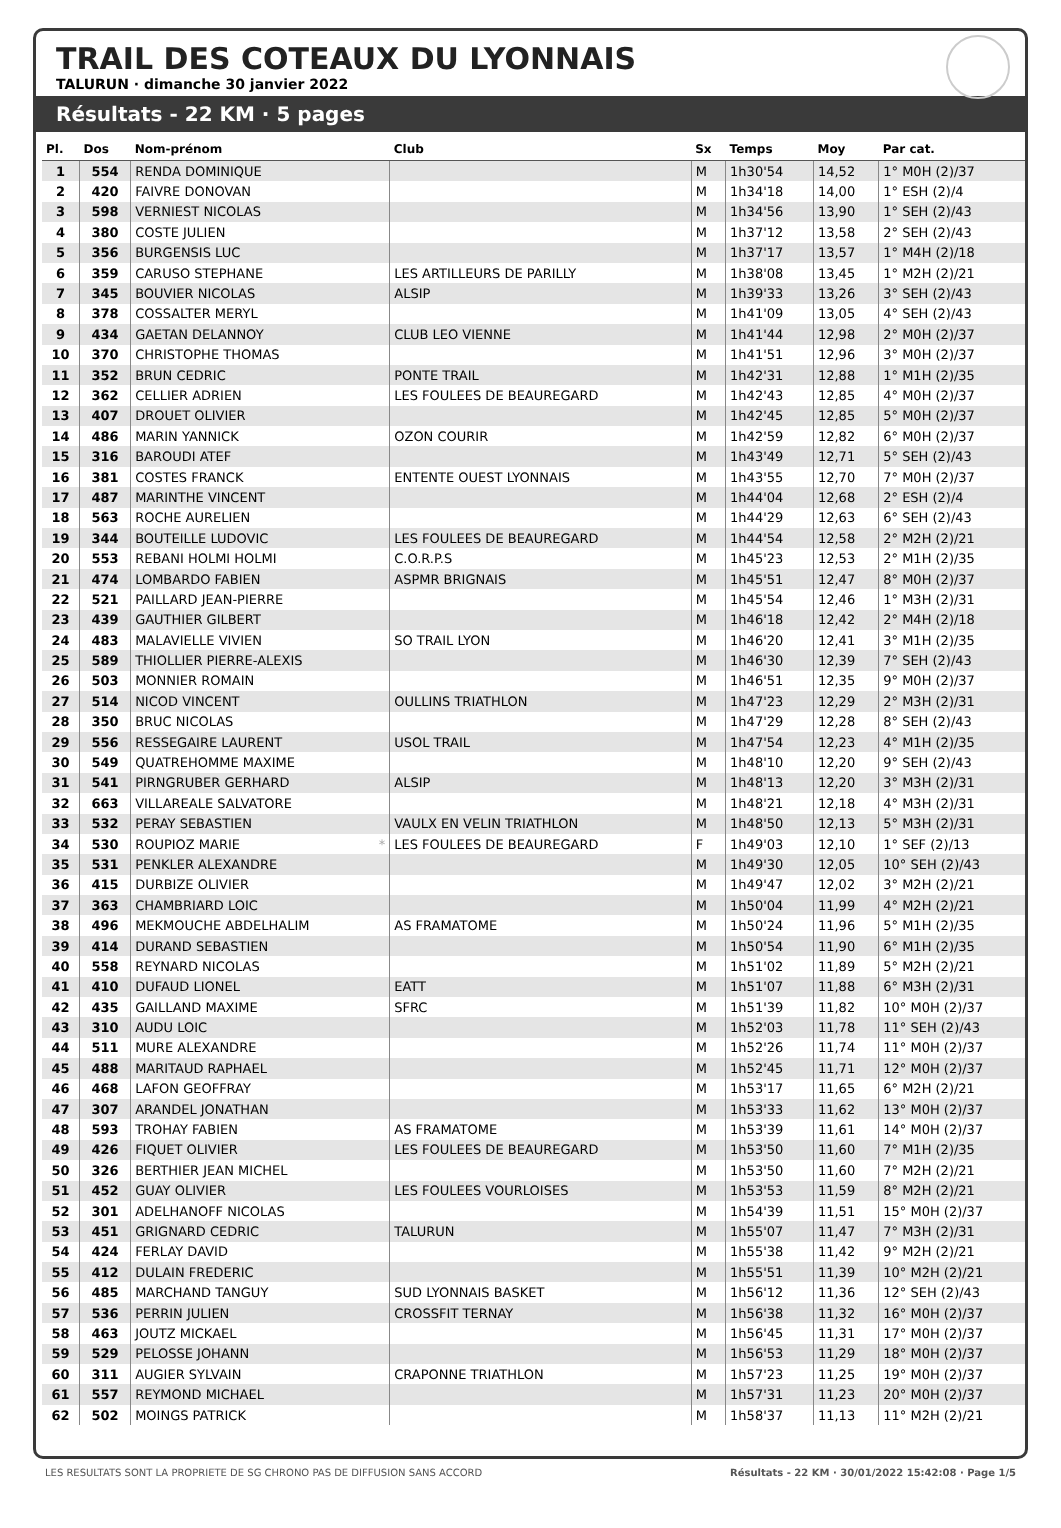TRAIL DES COTEAUX DU LYONNAIS
TALURUN · dimanche 30 janvier 2022
Résultats - 22 KM · 5 pages
| Pl. | Dos | Nom-prénom | Club | Sx | Temps | Moy | Par cat. |
| --- | --- | --- | --- | --- | --- | --- | --- |
| 1 | 554 | RENDA DOMINIQUE | | M | 1h30'54 | 14,52 | 1° M0H (2)/37 |
| 2 | 420 | FAIVRE DONOVAN | | M | 1h34'18 | 14,00 | 1° ESH (2)/4 |
| 3 | 598 | VERNIEST NICOLAS | | M | 1h34'56 | 13,90 | 1° SEH (2)/43 |
| 4 | 380 | COSTE JULIEN | | M | 1h37'12 | 13,58 | 2° SEH (2)/43 |
| 5 | 356 | BURGENSIS LUC | | M | 1h37'17 | 13,57 | 1° M4H (2)/18 |
| 6 | 359 | CARUSO STEPHANE | LES ARTILLEURS DE PARILLY | M | 1h38'08 | 13,45 | 1° M2H (2)/21 |
| 7 | 345 | BOUVIER NICOLAS | ALSIP | M | 1h39'33 | 13,26 | 3° SEH (2)/43 |
| 8 | 378 | COSSALTER MERYL | | M | 1h41'09 | 13,05 | 4° SEH (2)/43 |
| 9 | 434 | GAETAN DELANNOY | CLUB LEO VIENNE | M | 1h41'44 | 12,98 | 2° M0H (2)/37 |
| 10 | 370 | CHRISTOPHE THOMAS | | M | 1h41'51 | 12,96 | 3° M0H (2)/37 |
| 11 | 352 | BRUN CEDRIC | PONTE TRAIL | M | 1h42'31 | 12,88 | 1° M1H (2)/35 |
| 12 | 362 | CELLIER ADRIEN | LES FOULEES DE BEAUREGARD | M | 1h42'43 | 12,85 | 4° M0H (2)/37 |
| 13 | 407 | DROUET OLIVIER | | M | 1h42'45 | 12,85 | 5° M0H (2)/37 |
| 14 | 486 | MARIN YANNICK | OZON COURIR | M | 1h42'59 | 12,82 | 6° M0H (2)/37 |
| 15 | 316 | BAROUDI ATEF | | M | 1h43'49 | 12,71 | 5° SEH (2)/43 |
| 16 | 381 | COSTES FRANCK | ENTENTE OUEST LYONNAIS | M | 1h43'55 | 12,70 | 7° M0H (2)/37 |
| 17 | 487 | MARINTHE VINCENT | | M | 1h44'04 | 12,68 | 2° ESH (2)/4 |
| 18 | 563 | ROCHE AURELIEN | | M | 1h44'29 | 12,63 | 6° SEH (2)/43 |
| 19 | 344 | BOUTEILLE LUDOVIC | LES FOULEES DE BEAUREGARD | M | 1h44'54 | 12,58 | 2° M2H (2)/21 |
| 20 | 553 | REBANI HOLMI HOLMI | C.O.R.P.S | M | 1h45'23 | 12,53 | 2° M1H (2)/35 |
| 21 | 474 | LOMBARDO FABIEN | ASPMR BRIGNAIS | M | 1h45'51 | 12,47 | 8° M0H (2)/37 |
| 22 | 521 | PAILLARD JEAN-PIERRE | | M | 1h45'54 | 12,46 | 1° M3H (2)/31 |
| 23 | 439 | GAUTHIER GILBERT | | M | 1h46'18 | 12,42 | 2° M4H (2)/18 |
| 24 | 483 | MALAVIELLE VIVIEN | SO TRAIL LYON | M | 1h46'20 | 12,41 | 3° M1H (2)/35 |
| 25 | 589 | THIOLLIER PIERRE-ALEXIS | | M | 1h46'30 | 12,39 | 7° SEH (2)/43 |
| 26 | 503 | MONNIER ROMAIN | | M | 1h46'51 | 12,35 | 9° M0H (2)/37 |
| 27 | 514 | NICOD VINCENT | OULLINS TRIATHLON | M | 1h47'23 | 12,29 | 2° M3H (2)/31 |
| 28 | 350 | BRUC NICOLAS | | M | 1h47'29 | 12,28 | 8° SEH (2)/43 |
| 29 | 556 | RESSEGAIRE LAURENT | USOL TRAIL | M | 1h47'54 | 12,23 | 4° M1H (2)/35 |
| 30 | 549 | QUATREHOMME MAXIME | | M | 1h48'10 | 12,20 | 9° SEH (2)/43 |
| 31 | 541 | PIRNGRUBER GERHARD | ALSIP | M | 1h48'13 | 12,20 | 3° M3H (2)/31 |
| 32 | 663 | VILLAREALE SALVATORE | | M | 1h48'21 | 12,18 | 4° M3H (2)/31 |
| 33 | 532 | PERAY SEBASTIEN | VAULX EN VELIN TRIATHLON | M | 1h48'50 | 12,13 | 5° M3H (2)/31 |
| 34 | 530 | ROUPIOZ MARIE * | LES FOULEES DE BEAUREGARD | F | 1h49'03 | 12,10 | 1° SEF (2)/13 |
| 35 | 531 | PENKLER ALEXANDRE | | M | 1h49'30 | 12,05 | 10° SEH (2)/43 |
| 36 | 415 | DURBIZE OLIVIER | | M | 1h49'47 | 12,02 | 3° M2H (2)/21 |
| 37 | 363 | CHAMBRIARD LOIC | | M | 1h50'04 | 11,99 | 4° M2H (2)/21 |
| 38 | 496 | MEKMOUCHE ABDELHALIM | AS FRAMATOME | M | 1h50'24 | 11,96 | 5° M1H (2)/35 |
| 39 | 414 | DURAND SEBASTIEN | | M | 1h50'54 | 11,90 | 6° M1H (2)/35 |
| 40 | 558 | REYNARD NICOLAS | | M | 1h51'02 | 11,89 | 5° M2H (2)/21 |
| 41 | 410 | DUFAUD LIONEL | EATT | M | 1h51'07 | 11,88 | 6° M3H (2)/31 |
| 42 | 435 | GAILLAND MAXIME | SFRC | M | 1h51'39 | 11,82 | 10° M0H (2)/37 |
| 43 | 310 | AUDU LOIC | | M | 1h52'03 | 11,78 | 11° SEH (2)/43 |
| 44 | 511 | MURE ALEXANDRE | | M | 1h52'26 | 11,74 | 11° M0H (2)/37 |
| 45 | 488 | MARITAUD RAPHAEL | | M | 1h52'45 | 11,71 | 12° M0H (2)/37 |
| 46 | 468 | LAFON GEOFFRAY | | M | 1h53'17 | 11,65 | 6° M2H (2)/21 |
| 47 | 307 | ARANDEL JONATHAN | | M | 1h53'33 | 11,62 | 13° M0H (2)/37 |
| 48 | 593 | TROHAY FABIEN | AS FRAMATOME | M | 1h53'39 | 11,61 | 14° M0H (2)/37 |
| 49 | 426 | FIQUET OLIVIER | LES FOULEES DE BEAUREGARD | M | 1h53'50 | 11,60 | 7° M1H (2)/35 |
| 50 | 326 | BERTHIER JEAN MICHEL | | M | 1h53'50 | 11,60 | 7° M2H (2)/21 |
| 51 | 452 | GUAY OLIVIER | LES FOULEES VOURLOISES | M | 1h53'53 | 11,59 | 8° M2H (2)/21 |
| 52 | 301 | ADELHANOFF NICOLAS | | M | 1h54'39 | 11,51 | 15° M0H (2)/37 |
| 53 | 451 | GRIGNARD CEDRIC | TALURUN | M | 1h55'07 | 11,47 | 7° M3H (2)/31 |
| 54 | 424 | FERLAY DAVID | | M | 1h55'38 | 11,42 | 9° M2H (2)/21 |
| 55 | 412 | DULAIN FREDERIC | | M | 1h55'51 | 11,39 | 10° M2H (2)/21 |
| 56 | 485 | MARCHAND TANGUY | SUD LYONNAIS BASKET | M | 1h56'12 | 11,36 | 12° SEH (2)/43 |
| 57 | 536 | PERRIN JULIEN | CROSSFIT TERNAY | M | 1h56'38 | 11,32 | 16° M0H (2)/37 |
| 58 | 463 | JOUTZ MICKAEL | | M | 1h56'45 | 11,31 | 17° M0H (2)/37 |
| 59 | 529 | PELOSSE JOHANN | | M | 1h56'53 | 11,29 | 18° M0H (2)/37 |
| 60 | 311 | AUGIER SYLVAIN | CRAPONNE TRIATHLON | M | 1h57'23 | 11,25 | 19° M0H (2)/37 |
| 61 | 557 | REYMOND MICHAEL | | M | 1h57'31 | 11,23 | 20° M0H (2)/37 |
| 62 | 502 | MOINGS PATRICK | | M | 1h58'37 | 11,13 | 11° M2H (2)/21 |
LES RESULTATS SONT LA PROPRIETE DE SG CHRONO PAS DE DIFFUSION SANS ACCORD Résultats - 22 KM · 30/01/2022 15:42:08 · Page 1/5